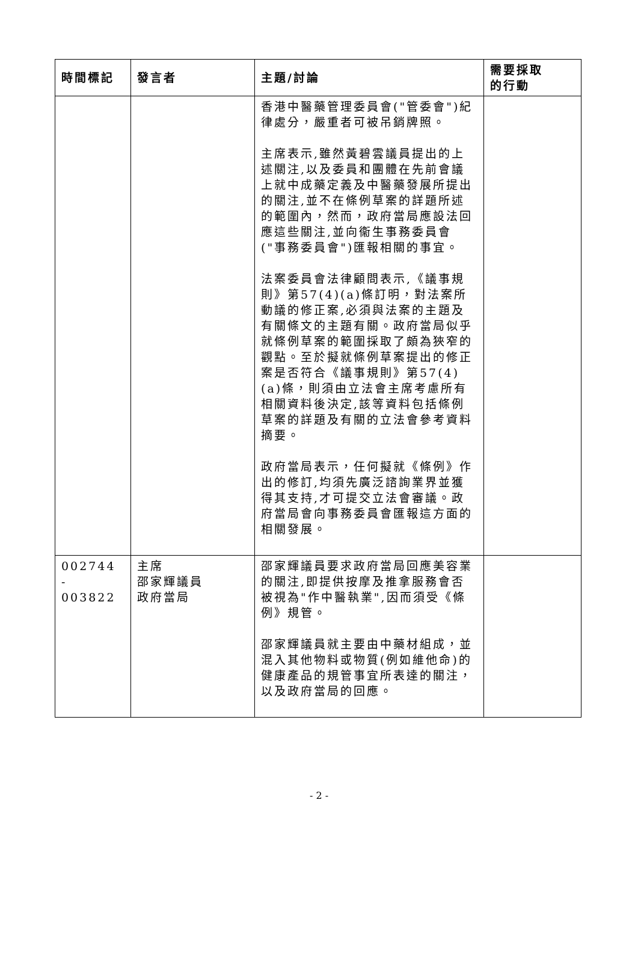| 時間標記 | 發言者 | 主題/討論 | 需要採取 的行動 |
| --- | --- | --- | --- |
| | | 香港中醫藥管理委員會("管委會")紀律處分，嚴重者可被吊銷牌照。 主席表示,雖然黃碧雲議員提出的上述關注,以及委員和團體在先前會議上就中成藥定義及中醫藥發展所提出的關注,並不在條例草案的詳題所述的範圍內，然而，政府當局應設法回應這些關注,並向衞生事務委員會("事務委員會")匯報相關的事宜。 法案委員會法律顧問表示,《議事規則》第57(4)(a)條訂明，對法案所動議的修正案,必須與法案的主題及有關條文的主題有關。政府當局似乎就條例草案的範圍採取了頗為狹窄的觀點。至於擬就條例草案提出的修正案是否符合《議事規則》第57(4)(a)條，則須由立法會主席考慮所有相關資料後決定,該等資料包括條例草案的詳題及有關的立法會參考資料摘要。 政府當局表示，任何擬就《條例》作出的修訂,均須先廣泛諮詢業界並獲得其支持,才可提交立法會審議。政府當局會向事務委員會匯報這方面的相關發展。 | |
| 002744 - 003822 | 主席 邵家輝議員 政府當局 | 邵家輝議員要求政府當局回應美容業的關注,即提供按摩及推拿服務會否被視為"作中醫執業",因而須受《條例》規管。 邵家輝議員就主要由中藥材組成，並混入其他物料或物質(例如維他命)的健康產品的規管事宜所表達的關注，以及政府當局的回應。 | |
- 2 -